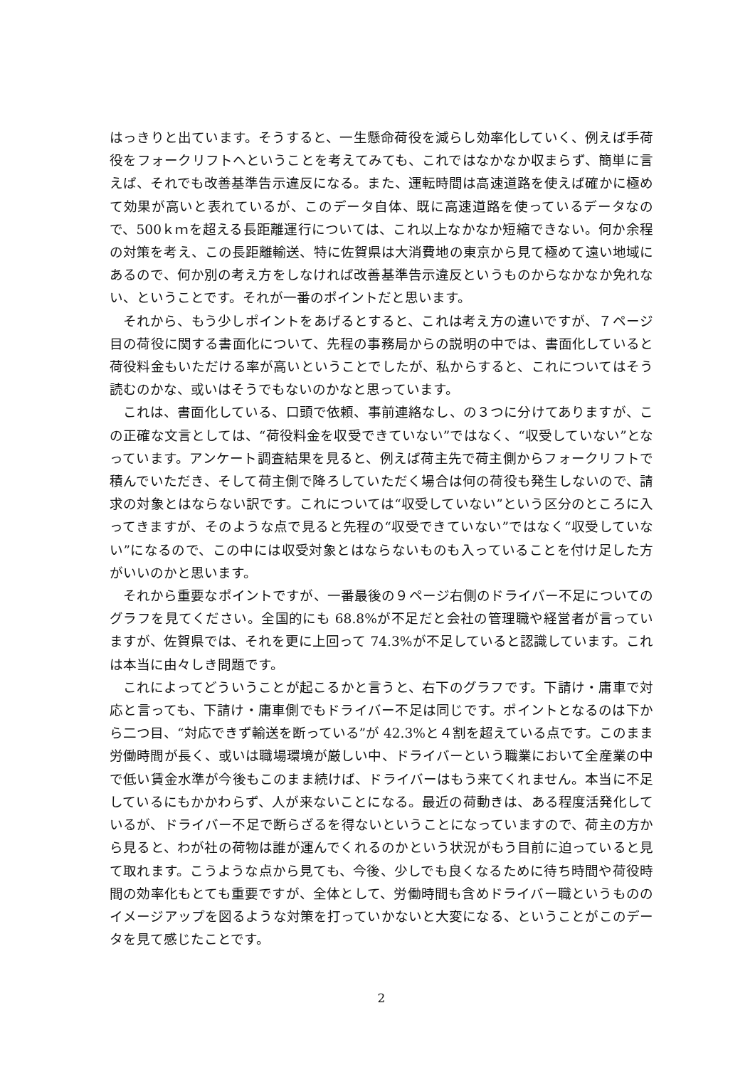はっきりと出ています。そうすると、一生懸命荷役を減らし効率化していく、例えば手荷役をフォークリフトへということを考えてみても、これではなかなか収まらず、簡単に言えば、それでも改善基準告示違反になる。また、運転時間は高速道路を使えば確かに極めて効果が高いと表れているが、このデータ自体、既に高速道路を使っているデータなので、500ｋｍを超える長距離運行については、これ以上なかなか短縮できない。何か余程の対策を考え、この長距離輸送、特に佐賀県は大消費地の東京から見て極めて遠い地域にあるので、何か別の考え方をしなければ改善基準告示違反というものからなかなか免れない、ということです。それが一番のポイントだと思います。
それから、もう少しポイントをあげるとすると、これは考え方の違いですが、７ページ目の荷役に関する書面化について、先程の事務局からの説明の中では、書面化していると荷役料金もいただける率が高いということでしたが、私からすると、これについてはそう読むのかな、或いはそうでもないのかなと思っています。
これは、書面化している、口頭で依頼、事前連絡なし、の３つに分けてありますが、この正確な文言としては、“荷役料金を収受できていない”ではなく、“収受していない”となっています。アンケート調査結果を見ると、例えば荷主先で荷主側からフォークリフトで積んでいただき、そして荷主側で降ろしていただく場合は何の荷役も発生しないので、請求の対象とはならない訳です。これについては“収受していない”という区分のところに入ってきますが、そのような点で見ると先程の“収受できていない”ではなく“収受していない”になるので、この中には収受対象とはならないものも入っていることを付け足した方がいいのかと思います。
それから重要なポイントですが、一番最後の９ページ右側のドライバー不足についてのグラフを見てください。全国的にも 68.8%が不足だと会社の管理職や経営者が言っていますが、佐賀県では、それを更に上回って 74.3%が不足していると認識しています。これは本当に由々しき問題です。
これによってどういうことが起こるかと言うと、右下のグラフです。下請け・庸車で対応と言っても、下請け・庸車側でもドライバー不足は同じです。ポイントとなるのは下から二つ目、“対応できず輸送を断っている”が 42.3%と４割を超えている点です。このまま労働時間が長く、或いは職場環境が厳しい中、ドライバーという職業において全産業の中で低い賃金水準が今後もこのまま続けば、ドライバーはもう来てくれません。本当に不足しているにもかかわらず、人が来ないことになる。最近の荷動きは、ある程度活発化しているが、ドライバー不足で断らざるを得ないということになっていますので、荷主の方から見ると、わが社の荷物は誰が運んでくれるのかという状況がもう目前に迫っていると見て取れます。こうような点から見ても、今後、少しでも良くなるために待ち時間や荷役時間の効率化もとても重要ですが、全体として、労働時間も含めドライバー職というもののイメージアップを図るような対策を打っていかないと大変になる、ということがこのデータを見て感じたことです。
2